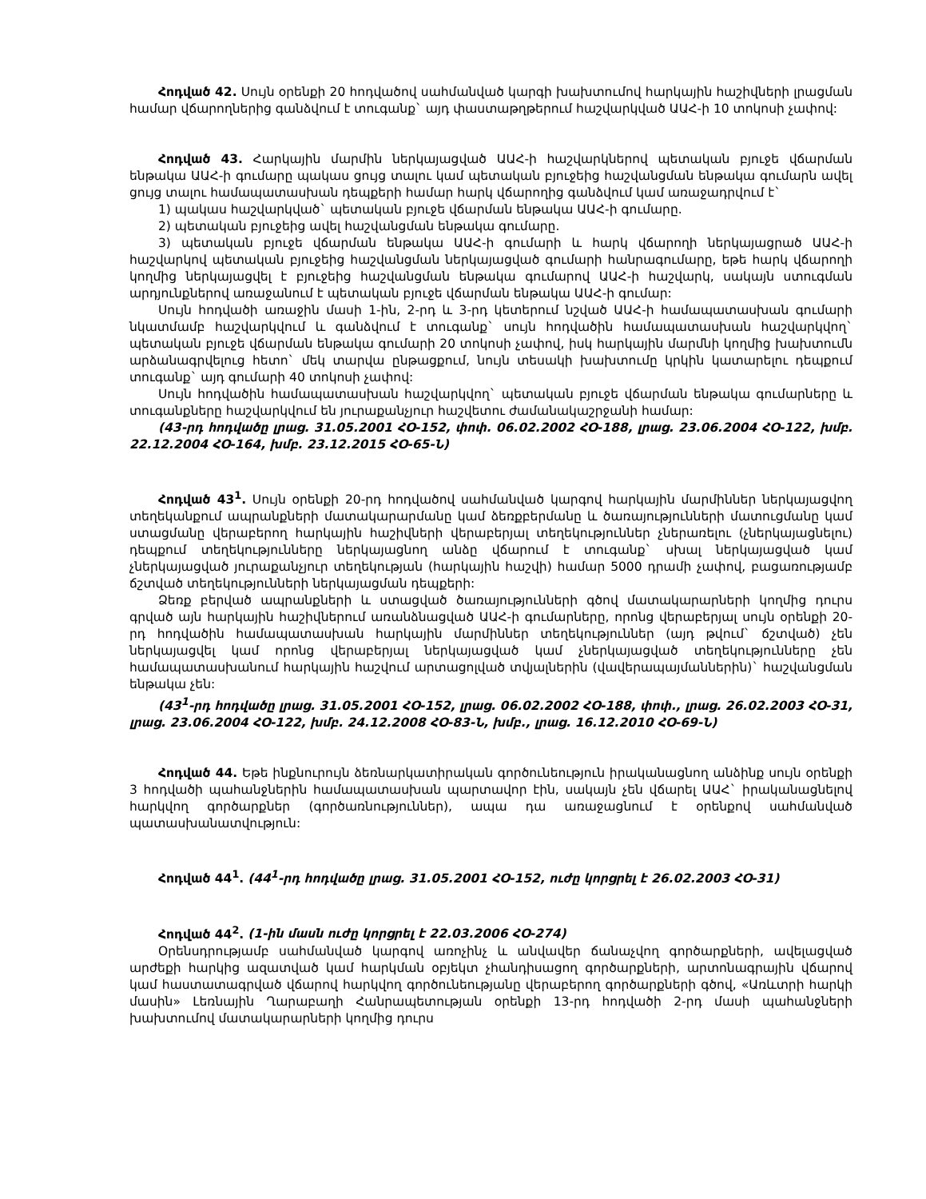Հոդված 42. Սույն օրենքի 20 հոդվածով սահմանված կարգի խախտումով հարկային հաշիվների լրացման համար վճարողներից գանձվում է տուգանք` այդ փաստաթղթերում հաշվարկված ԱԱՀ-ի 10 տոկոսի չափով:
Հոդված 43. Հարկային մարմին ներկայացված ԱԱՀ-ի հաշվարկներով պետական բյուջե վճարման ենթակա ԱԱՀ-ի գումարը պակաս ցույց տալու կամ պետական բյուջեից հաշվանցման ենթակա գումարն ավել ցույց տալու համապատասխան դեպքերի համար հարկ վճարողից գանձվում կամ առաջադրվում է`
1) պակաս հաշվարկված` պետական բյուջե վճարման ենթակա ԱԱՀ-ի գումարը.
2) պետական բյուջեից ավել հաշվանցման ենթակա գումարը.
3) պետական բյուջե վճարման ենթակա ԱԱՀ-ի գումարի և հարկ վճարողի ներկայացրած ԱԱՀ-ի հաշվարկով պետական բյուջեից հաշվանցման ներկայացված գումարի հանրագումարը, եթե հարկ վճարողի կողմից ներկայացվել է բյուջեից հաշվանցման ենթակա գումարով ԱԱՀ-ի հաշվարկ, սակայն ստուգման արդյունքներով առաջանում է պետական բյուջե վճարման ենթակա ԱԱՀ-ի գումար:
Սույն հոդվածի առաջին մասի 1-ին, 2-րդ և 3-րդ կետերում նշված ԱԱՀ-ի համապատասխան գումարի նկատմամբ հաշվարկվում և գանձվում է տուգանք` սույն հոդվածին համապատասխան հաշվարկվող` պետական բյուջե վճարման ենթակա գումարի 20 տոկոսի չափով, իսկ հարկային մարմնի կողմից խախտումն արձանագրվելուց հետո` մեկ տարվա ընթացքում, նույն տեսակի խախտումը կրկին կատարելու դեպքում տուգանք` այդ գումարի 40 տոկոսի չափով:
Սույն հոդվածին համապատասխան հաշվարկվող` պետական բյուջե վճարման ենթակա գումարները և տուգանքները հաշվարկվում են յուրաքանչյուր հաշվետու ժամանակաշրջանի համար:
(43-րդ հոդվածը լրաց. 31.05.2001 ՀՕ-152, փոփ. 06.02.2002 ՀՕ-188, լրաց. 23.06.2004 ՀՕ-122, խմբ. 22.12.2004 ՀՕ-164, խմբ. 23.12.2015 ՀՕ-65-Ն)
Հոդված 43<sup>1</sup>. Սույն օրենքի 20-րդ հոդվածով սահմանված կարգով հարկային մարմիններ ներկայացվող տեղեկանքում ապրանքների մատակարարմանը կամ ձեռքբերմանը և ծառայությունների մատուցմանը կամ ստացմանը վերաբերող հարկային հաշիվների վերաբերյալ տեղեկություններ չներառելու (չներկայացնելու) դեպքում տեղեկությունները ներկայացնող անձը վճարում է տուգանք` սխալ ներկայացված կամ չներկայացված յուրաքանչյուր տեղեկության (հարկային հաշվի) համար 5000 դրամի չափով, բացառությամբ ճշտված տեղեկությունների ներկայացման դեպքերի:
Ձեռք բերված ապրանքների և ստացված ծառայությունների գծով մատակարարների կողմից դուրս գրված այն հարկային հաշիվներում առանձնացված ԱԱՀ-ի գումարները, որոնց վերաբերյալ սույն օրենքի 20-րդ հոդվածին համապատասխան հարկային մարմիններ տեղեկություններ (այդ թվում` ճշտված) չեն ներկայացվել կամ որոնց վերաբերյալ ներկայացված կամ չներկայացված տեղեկությունները չեն համապատասխանում հարկային հաշվում արտացոլված տվյալներին (վավերապայմաններին)` հաշվանցման ենթակա չեն:
(43<sup>1</sup>-րդ հոդվածը լրաց. 31.05.2001 ՀՕ-152, լրաց. 06.02.2002 ՀՕ-188, փոփ., լրաց. 26.02.2003 ՀՕ-31, լրաց. 23.06.2004 ՀՕ-122, խմբ. 24.12.2008 ՀՕ-83-Ն, խմբ., լրաց. 16.12.2010 ՀՕ-69-Ն)
Հոդված 44. Եթե ինքնուրույն ձեռնարկատիրական գործունեություն իրականացնող անձինք սույն օրենքի 3 հոդվածի պահանջներին համապատասխան պարտավոր էին, սակայն չեն վճարել ԱԱՀ` իրականացնելով հարկվող գործարքներ (գործառնություններ), ապա դա առաջացնում է օրենքով սահմանված պատասխանատվություն:
Հոդված 44<sup>1</sup>. (44<sup>1</sup>-րդ հոդվածը լրաց. 31.05.2001 ՀՕ-152, ուժը կորցրել է 26.02.2003 ՀՕ-31)
Հոդված 44<sup>2</sup>. (1-ին մասն ուժը կորցրել է 22.03.2006 ՀՕ-274)
Օրենսդրությամբ սահմանված կարգով առոչինչ և անվավեր ճանաչվող գործարքների, ավելացված արժեքի հարկից ազատված կամ հարկման օբյեկտ չհանդիսացող գործարքների, արտոնագրային վճարով կամ հաստատագրված վճարով հարկվող գործունեությանը վերաբերող գործարքների գծով, «Առևտրի հարկի մասին» Լեռնային Ղարաբաղի Հանրապետության օրենքի 13-րդ հոդվածի 2-րդ մասի պահանջների խախտումով մատակարարների կողմից դուրս